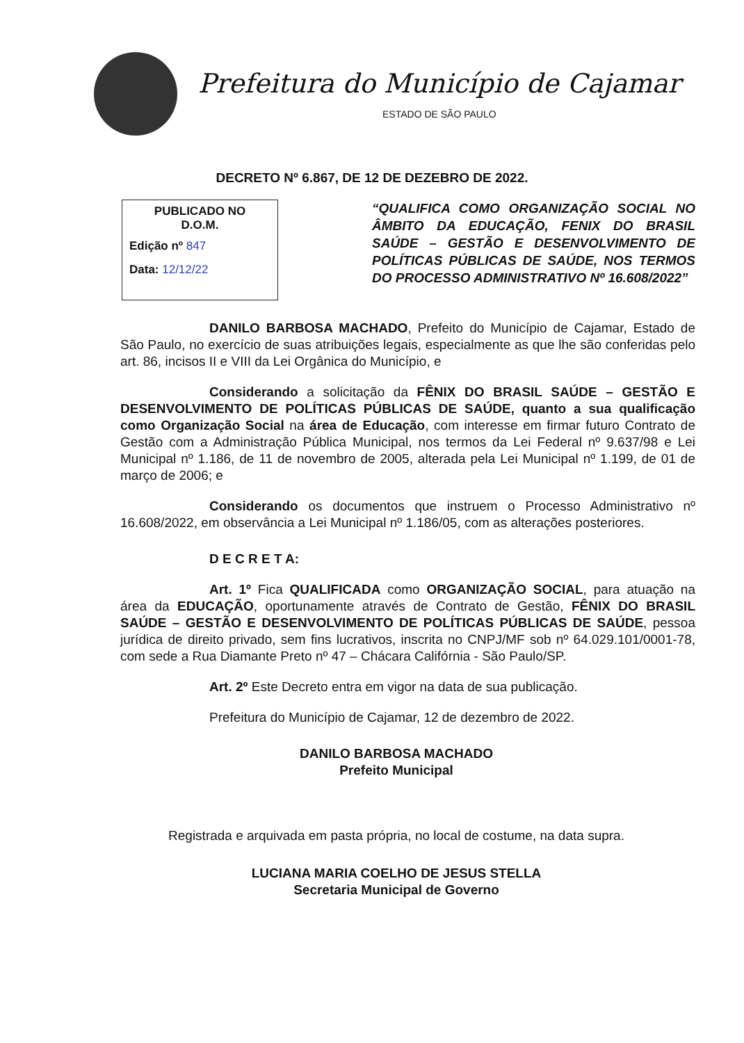Prefeitura do Município de Cajamar
ESTADO DE SÃO PAULO
DECRETO Nº 6.867, DE 12 DE DEZEBRO DE 2022.
PUBLICADO NO
D.O.M.
Edição nº 847
Data: 12/12/22
“QUALIFICA COMO ORGANIZAÇÃO SOCIAL NO ÂMBITO DA EDUCAÇÃO, FENIX DO BRASIL SAÚDE – GESTÃO E DESENVOLVIMENTO DE POLÍTICAS PÚBLICAS DE SAÚDE, NOS TERMOS DO PROCESSO ADMINISTRATIVO Nº 16.608/2022”
DANILO BARBOSA MACHADO, Prefeito do Município de Cajamar, Estado de São Paulo, no exercício de suas atribuições legais, especialmente as que lhe são conferidas pelo art. 86, incisos II e VIII da Lei Orgânica do Município, e
Considerando a solicitação da FÊNIX DO BRASIL SAÚDE – GESTÃO E DESENVOLVIMENTO DE POLÍTICAS PÚBLICAS DE SAÚDE, quanto a sua qualificação como Organização Social na área de Educação, com interesse em firmar futuro Contrato de Gestão com a Administração Pública Municipal, nos termos da Lei Federal nº 9.637/98 e Lei Municipal nº 1.186, de 11 de novembro de 2005, alterada pela Lei Municipal nº 1.199, de 01 de março de 2006; e
Considerando os documentos que instruem o Processo Administrativo nº 16.608/2022, em observância a Lei Municipal nº 1.186/05, com as alterações posteriores.
D E C R E T A:
Art. 1º Fica QUALIFICADA como ORGANIZAÇÃO SOCIAL, para atuação na área da EDUCAÇÃO, oportunamente através de Contrato de Gestão, FÊNIX DO BRASIL SAÚDE – GESTÃO E DESENVOLVIMENTO DE POLÍTICAS PÚBLICAS DE SAÚDE, pessoa jurídica de direito privado, sem fins lucrativos, inscrita no CNPJ/MF sob nº 64.029.101/0001-78, com sede a Rua Diamante Preto nº 47 – Chácara Califórnia - São Paulo/SP.
Art. 2º Este Decreto entra em vigor na data de sua publicação.
Prefeitura do Município de Cajamar, 12 de dezembro de 2022.
DANILO BARBOSA MACHADO
Prefeito Municipal
Registrada e arquivada em pasta própria, no local de costume, na data supra.
LUCIANA MARIA COELHO DE JESUS STELLA
Secretaria Municipal de Governo